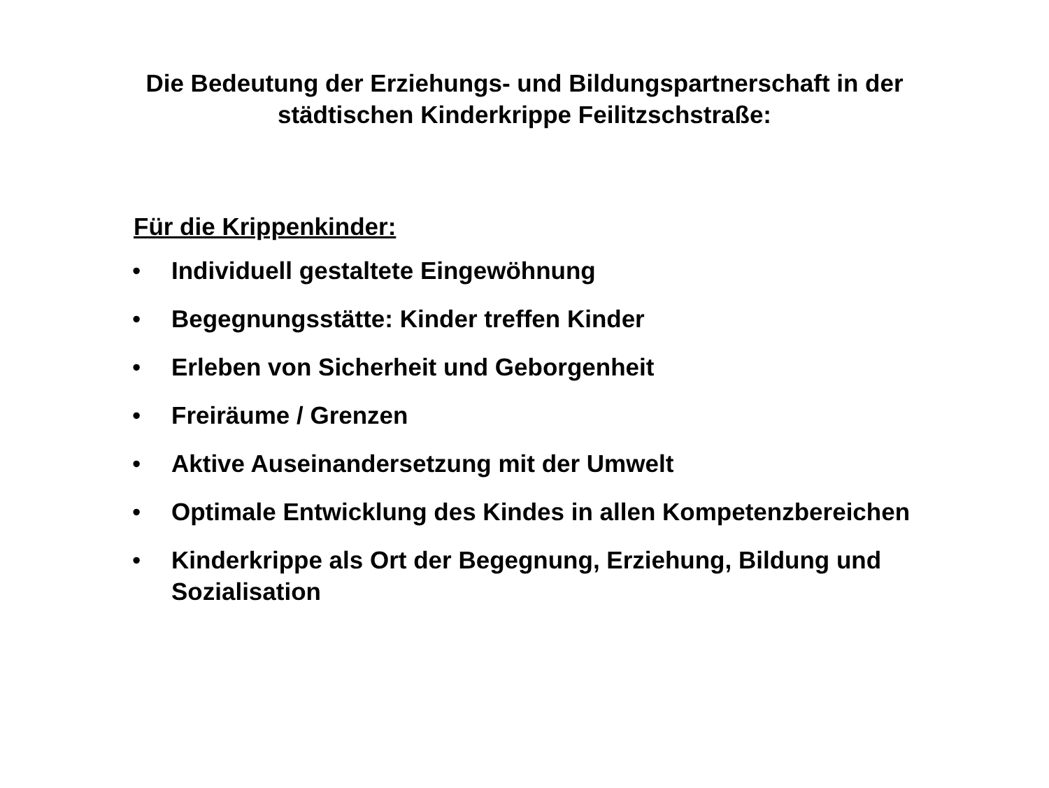Die Bedeutung der Erziehungs- und Bildungspartnerschaft in der
städtischen Kinderkrippe Feilitzschstraße:
Für die Krippenkinder:
• Individuell gestaltete Eingewöhnung
• Begegnungsstätte: Kinder treffen Kinder
• Erleben von Sicherheit und Geborgenheit
• Freiräume / Grenzen
• Aktive Auseinandersetzung mit der Umwelt
• Optimale Entwicklung des Kindes in allen Kompetenzbereichen
• Kinderkrippe als Ort der Begegnung, Erziehung, Bildung und Sozialisation